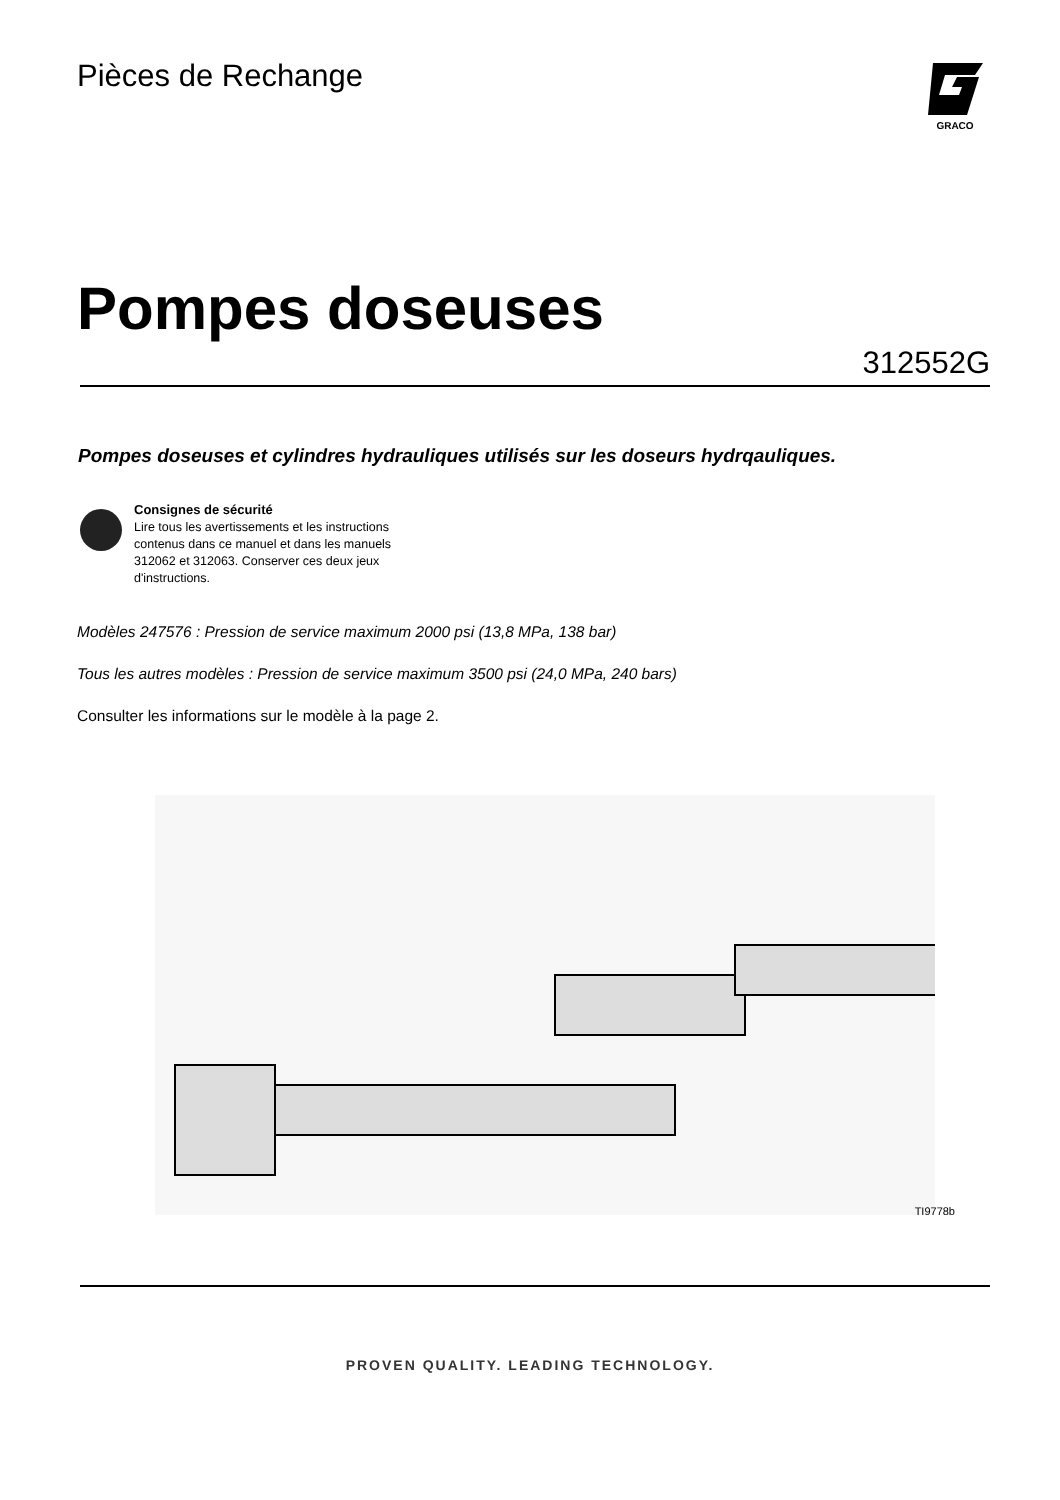Pièces de Rechange
GRACO
Pompes doseuses
312552G
Pompes doseuses et cylindres hydrauliques utilisés sur les doseurs hydrqauliques.
Consignes de sécurité
Lire tous les avertissements et les instructions
contenus dans ce manuel et dans les manuels
312062 et 312063. Conserver ces deux jeux
d'instructions.
Modèles 247576 : Pression de service maximum 2000 psi (13,8 MPa, 138 bar)
Tous les autres modèles : Pression de service maximum 3500 psi (24,0 MPa, 240 bars)
Consulter les informations sur le modèle à la page 2.
TI9778b
PROVEN QUALITY. LEADING TECHNOLOGY.